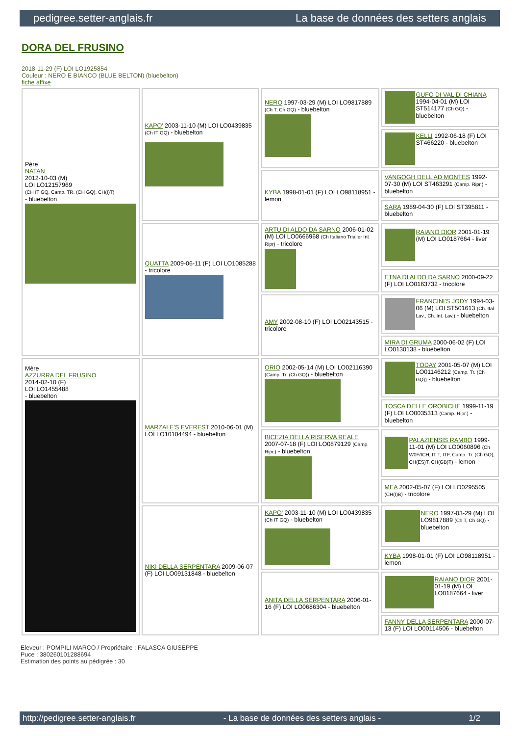pedigree.setter-anglais.fr La base de données des setters anglais
DORA DEL FRUSINO
2018-11-29 (F) LOI LO1925854
Couleur : NERO E BIANCO (BLUE BELTON) (bluebelton)
fiche affixe
| Père NATAN 2012-10-03 (M) LOI LO12157969 (CH IT GQ, Camp. TR. (CH GQ), CH(I)T) - bluebelton | KAPO' 2003-11-10 (M) LOI LO0439835 (Ch IT GQ) - bluebelton | NERO 1997-03-29 (M) LOI LO9817889 (Ch T, Ch GQ) - bluebelton | GUFO DI VAL DI CHIANA 1994-04-01 (M) LOI ST514177 (Ch GQ) - bluebelton |
| | | | KELLI 1992-06-18 (F) LOI ST466220 - bluebelton |
| | | KYBA 1998-01-01 (F) LOI LO98118951 - lemon | VANGOGH DELL'AD MONTES 1992-07-30 (M) LOI ST463291 (Camp. Ripr.) - bluebelton |
| | | | SARA 1989-04-30 (F) LOI ST395811 - bluebelton |
| | QUATTA 2009-06-11 (F) LOI LO1085288 - tricolore | ARTU DI ALDO DA SARNO 2006-01-02 (M) LOI LO0666968 (Ch Italiano Trialler Int Ripr) - tricolore | RAIANO DIOR 2001-01-19 (M) LOI LO0187664 - liver |
| | | | ETNA DI ALDO DA SARNO 2000-09-22 (F) LOI LO0163732 - tricolore |
| | | AMY 2002-08-10 (F) LOI LO02143515 - tricolore | FRANCINI'S JODY 1994-03-06 (M) LOI ST501613 (Ch. Ital. Lav., Ch. Int. Lav.) - bluebelton |
| | | | MIRA DI GRUMA 2000-06-02 (F) LOI LO0130138 - bluebelton |
| Mère AZZURRA DEL FRUSINO 2014-02-10 (F) LOI LO1455488 - bluebelton | MARZALE'S EVEREST 2010-06-01 (M) LOI LO10104494 - bluebelton | ORIO 2002-05-14 (M) LOI LO02116390 (Camp. Tr. (Ch GQ)) - bluebelton | TODAY 2001-05-07 (M) LOI LO01146212 (Camp. Tr. (Ch GQ)) - bluebelton |
| | | | TOSCA DELLE OROBICHE 1999-11-19 (F) LOI LO0035313 (Camp. Ripr.) - bluebelton |
| | | BICEZIA DELLA RISERVA REALE 2007-07-18 (F) LOI LO0879129 (Camp. Ripr.) - bluebelton | PALAZIENSIS RAMBO 1999-11-01 (M) LOI LO0060896 (Ch W0F/ICH, IT T, ITF, Camp. Tr. (Ch GQ), CH(ES)T, CH(GB)T) - lemon |
| | | | MEA 2002-05-07 (F) LOI LO0295505 (CH(I)B) - tricolore |
| | NIKI DELLA SERPENTARA 2009-06-07 (F) LOI LO09131848 - bluebelton | KAPO' 2003-11-10 (M) LOI LO0439835 (Ch IT GQ) - bluebelton | NERO 1997-03-29 (M) LOI LO9817889 (Ch T, Ch GQ) - bluebelton |
| | | | KYBA 1998-01-01 (F) LOI LO98118951 - lemon |
| | | ANITA DELLA SERPENTARA 2006-01-16 (F) LOI LO0686304 - bluebelton | RAIANO DIOR 2001-01-19 (M) LOI LO0187664 - liver |
| | | | FANNY DELLA SERPENTARA 2000-07-13 (F) LOI LO00114506 - bluebelton |
Eleveur : POMPILI MARCO / Propriétaire : FALASCA GIUSEPPE
Puce : 380260101288694
Estimation des points au pédigrée : 30
http://pedigree.setter-anglais.fr - La base de données des setters anglais - 1/2